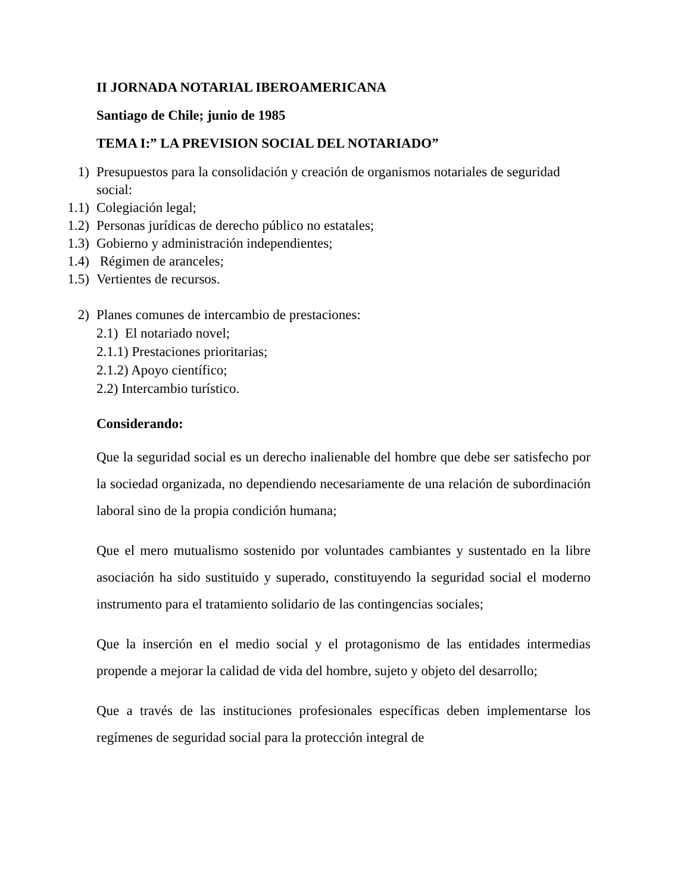II JORNADA NOTARIAL IBEROAMERICANA
Santiago de Chile; junio de 1985
TEMA I:” LA PREVISION SOCIAL DEL NOTARIADO”
1) Presupuestos para la consolidación y creación de organismos notariales de seguridad social:
1.1) Colegiación legal;
1.2) Personas jurídicas de derecho público no estatales;
1.3) Gobierno y administración independientes;
1.4) Régimen de aranceles;
1.5) Vertientes de recursos.
2) Planes comunes de intercambio de prestaciones:
2.1) El notariado novel;
2.1.1) Prestaciones prioritarias;
2.1.2) Apoyo científico;
2.2) Intercambio turístico.
Considerando:
Que la seguridad social es un derecho inalienable del hombre que debe ser satisfecho por la sociedad organizada, no dependiendo necesariamente de una relación de subordinación laboral sino de la propia condición humana;
Que el mero mutualismo sostenido por voluntades cambiantes y sustentado en la libre asociación ha sido sustituido y superado, constituyendo la seguridad social el moderno instrumento para el tratamiento solidario de las contingencias sociales;
Que la inserción en el medio social y el protagonismo de las entidades intermedias propende a mejorar la calidad de vida del hombre, sujeto y objeto del desarrollo;
Que a través de las instituciones profesionales específicas deben implementarse los regímenes de seguridad social para la protección integral de